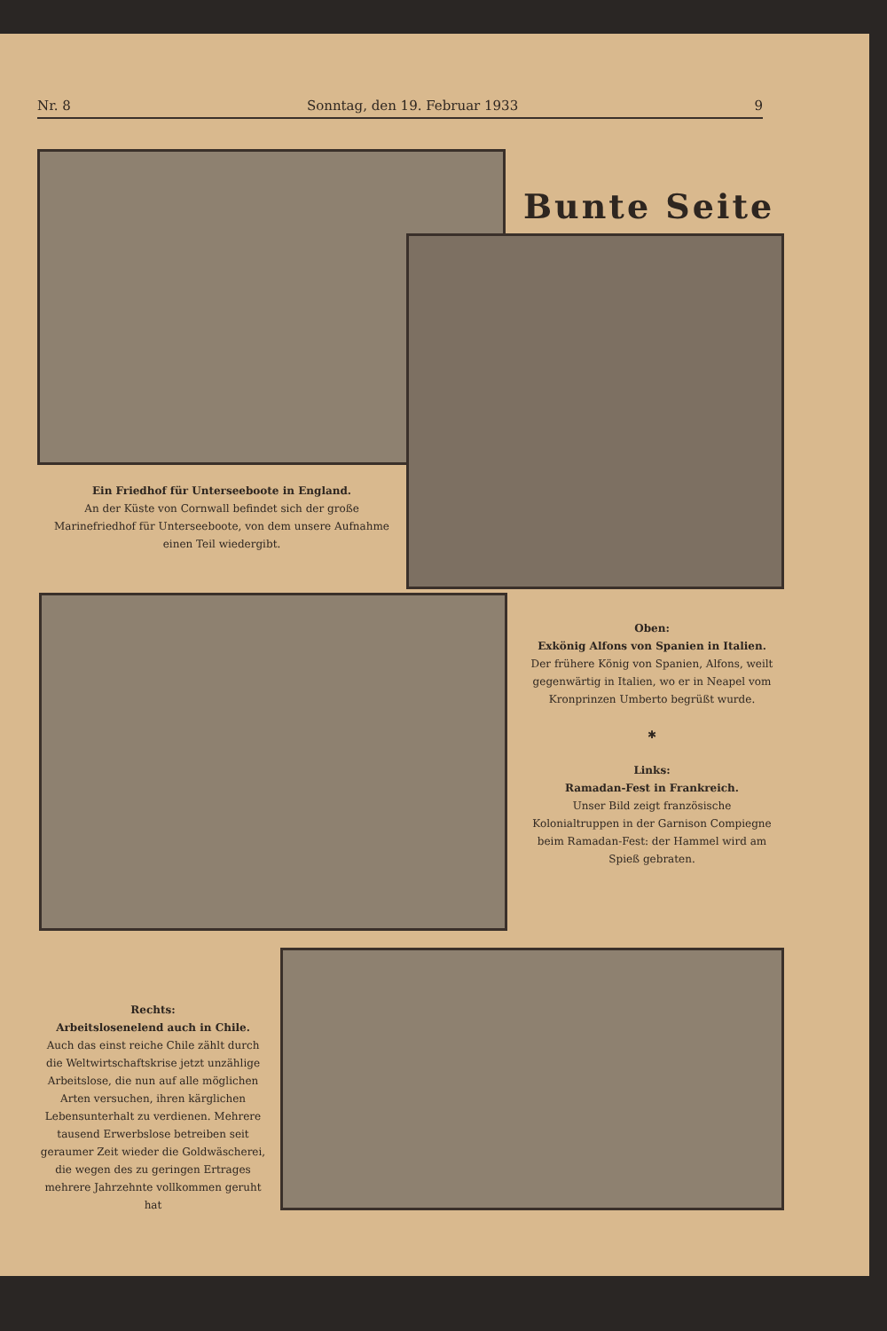Nr. 8 Sonntag, den 19. Februar 1933 9
Bunte Seite
Ein Friedhof für Unterseeboote in England.
An der Küste von Cornwall befindet sich der große Marinefriedhof für Unterseeboote, von dem unsere Aufnahme einen Teil wiedergibt.
Oben:
Exkönig Alfons von Spanien in Italien.
Der frühere König von Spanien, Alfons, weilt gegenwärtig in Italien, wo er in Neapel vom Kronprinzen Umberto begrüßt wurde.
✱
Links:
Ramadan-Fest in Frankreich.
Unser Bild zeigt französische Kolonialtruppen in der Garnison Compiegne beim Ramadan-Fest: der Hammel wird am Spieß gebraten.
Rechts:
Arbeitslosenelend auch in Chile.
Auch das einst reiche Chile zählt durch die Weltwirtschaftskrise jetzt unzählige Arbeitslose, die nun auf alle möglichen Arten versuchen, ihren kärglichen Lebensunterhalt zu verdienen. Mehrere tausend Erwerbslose betreiben seit geraumer Zeit wieder die Goldwäscherei, die wegen des zu geringen Ertrages mehrere Jahrzehnte vollkommen geruht hat